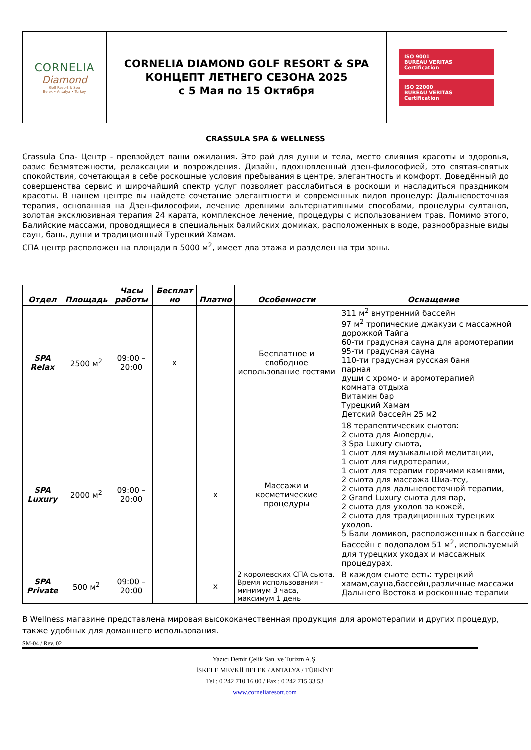| CORNELIA Diamond Golf Resort & Spa Belek • Antalya • Turkey | CORNELIA DIAMOND GOLF RESORT & SPA КОНЦЕПТ ЛЕТНЕГО СЕЗОНА 2025 с 5 Мая по 15 Октября | ISO 9001 BUREAU VERITAS Certification ISO 22000 BUREAU VERITAS Certification |
CRASSULA SPA & WELLNESS
Crassula Спа- Центр - превзойдет ваши ожидания. Это рай для души и тела, место слияния красоты и здоровья, оазис безмятежности, релаксации и возрождения. Дизайн, вдохновленный дзен-философией, это святая-святых спокойствия, сочетающая в себе роскошные условия пребывания в центре, элегантность и комфорт. Доведённый до совершенства сервис и широчайший спектр услуг позволяет расслабиться в роскоши и насладиться праздником красоты. В нашем центре вы найдете сочетание элегантности и современных видов процедур: Дальневосточная терапия, основанная на Дзен-философии, лечение древними альтернативными способами, процедуры султанов, золотая эксклюзивная терапия 24 карата, комплексное лечение, процедуры с использованием трав. Помимо этого, Балийские массажи, проводящиеся в специальных балийских домиках, расположенных в воде, разнообразные виды саун, бань, души и традиционный Турецкий Хамам.
СПА центр расположен на площади в 5000 м<sup>2</sup>, имеет два этажа и разделен на три зоны.
| Отдел | Площадь | Часы работы | Бесплат но | Платно | Особенности | Оснащение |
| --- | --- | --- | --- | --- | --- | --- |
| SPA Relax | 2500 м<sup>2</sup> | 09:00 – 20:00 | x | | Бесплатное и свободное использование гостями | 311 м<sup>2</sup> внутренний бассейн 97 м<sup>2</sup> тропические джакузи с массажной дорожкой Тайга 60-ти градусная сауна для аромотерапии 95-ти градусная сауна 110-ти градусная русская баня парная души с хромо- и аромотерапией комната отдыха Витамин бар Турецкий Хамам Детский бассейн 25 м2 |
| SPA Luxury | 2000 м<sup>2</sup> | 09:00 – 20:00 | | x | Массажи и косметические процедуры | 18 терапевтических сьютов: 2 сьюта для Аюверды, 3 Spa Luxury сьюта, 1 сьют для музыкальной медитации, 1 сьют для гидротерапии, 1 сьют для терапии горячими камнями, 2 сьюта для массажа Шиа-тсу, 2 сьюта для дальневосточной терапии, 2 Grand Luxury сьюта для пар, 2 сьюта для уходов за кожей, 2 сьюта для традиционных турецких уходов. 5 Бали домиков, расположенных в бассейне Бассейн с водопадом 51 м<sup>2</sup>, используемый для турецких уходах и массажных процедурах. |
| SPA Private | 500 м<sup>2</sup> | 09:00 – 20:00 | | x | 2 королевских СПА сьюта. Время использования - минимум 3 часа, максимум 1 день | В каждом сьюте есть: турецкий хамам,сауна,бассейн,различные массажи Дальнего Востока и роскошные терапии |
В Wellness магазине представлена мировая высококачественная продукция для аромотерапии и других процедур, также удобных для домашнего использования.
SM-04 / Rev. 02
Yazıcı Demir Çelik San. ve Turizm A.Ş.
İSKELE MEVKİİ BELEK / ANTALYA / TÜRKİYE
Tel : 0 242 710 16 00 / Fax : 0 242 715 33 53
www.corneliaresort.com